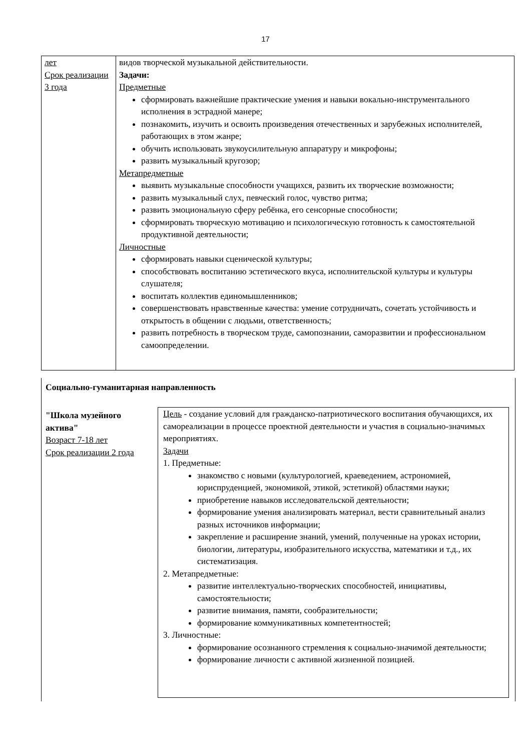17
| лет Срок реализации 3 года | видов творческой музыкальной действительности. Задачи: Предметные сформировать важнейшие практические умения и навыки вокально-инструментального исполнения в эстрадной манере; познакомить, изучить и освоить произведения отечественных и зарубежных исполнителей, работающих в этом жанре; обучить использовать звукоусилительную аппаратуру и микрофоны; развить музыкальный кругозор; Метапредметные выявить музыкальные способности учащихся, развить их творческие возможности; развить музыкальный слух, певческий голос, чувство ритма; развить эмоциональную сферу ребёнка, его сенсорные способности; сформировать творческую мотивацию и психологическую готовность к самостоятельной продуктивной деятельности; Личностные сформировать навыки сценической культуры; способствовать воспитанию эстетического вкуса, исполнительской культуры и культуры слушателя; воспитать коллектив единомышленников; совершенствовать нравственные качества: умение сотрудничать, сочетать устойчивость и открытость в общении с людьми, ответственность; развить потребность в творческом труде, самопознании, саморазвитии и профессиональном самоопределении. |
Социально-гуманитарная направленность
"Школа музейного актива"
Возраст 7-18 лет
Срок реализации 2 года
Цель - создание условий для гражданско-патриотического воспитания обучающихся, их самореализации в процессе проектной деятельности и участия в социально-значимых мероприятиях.
Задачи
1. Предметные:
знакомство с новыми (культурологией, краеведением, астрономией, юриспруденцией, экономикой, этикой, эстетикой) областями науки;
приобретение навыков исследовательской деятельности;
формирование умения анализировать материал, вести сравнительный анализ разных источников информации;
закрепление и расширение знаний, умений, полученные на уроках истории, биологии, литературы, изобразительного искусства, математики и т.д., их систематизация.
2. Метапредметные:
развитие интеллектуально-творческих способностей, инициативы, самостоятельности;
развитие внимания, памяти, сообразительности;
формирование коммуникативных компетентностей;
3. Личностные:
формирование осознанного стремления к социально-значимой деятельности;
формирование личности с активной жизненной позицией.